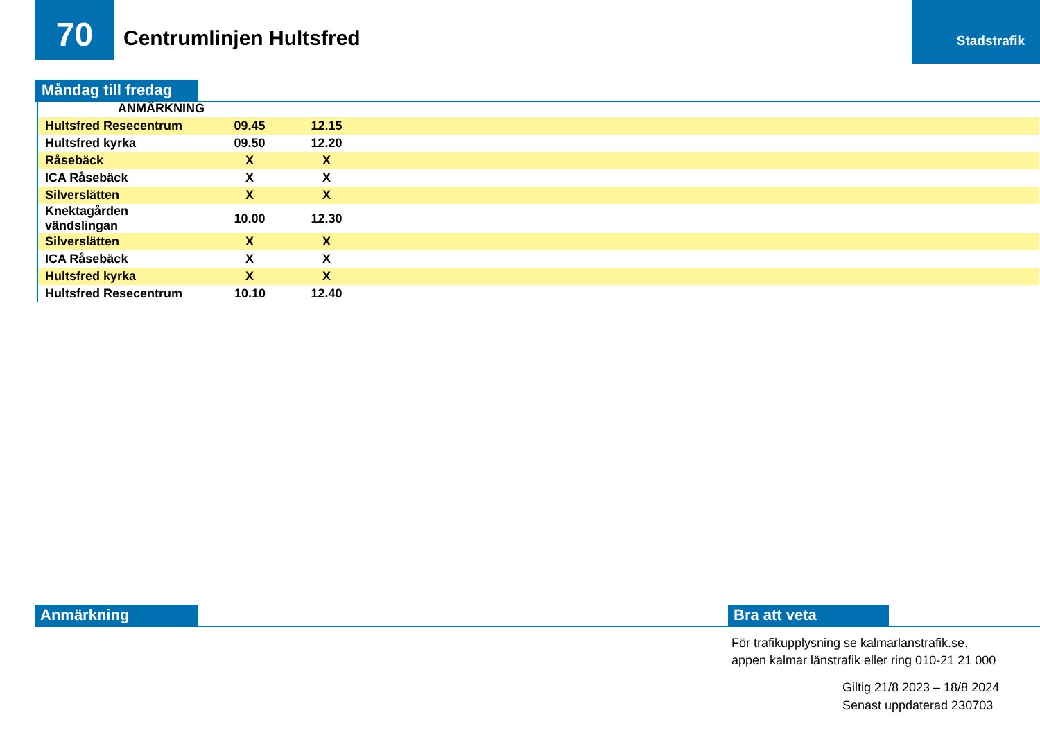70 Centrumlinjen Hultsfred
Stadstrafik
Måndag till fredag
| ANMÄRKNING | | | |
| --- | --- | --- | --- |
| Hultsfred Resecentrum | 09.45 | 12.15 | |
| Hultsfred kyrka | 09.50 | 12.20 | |
| Råsebäck | X | X | |
| ICA Råsebäck | X | X | |
| Silverslätten | X | X | |
| Knektagården vändslingan | 10.00 | 12.30 | |
| Silverslätten | X | X | |
| ICA Råsebäck | X | X | |
| Hultsfred kyrka | X | X | |
| Hultsfred Resecentrum | 10.10 | 12.40 | |
Anmärkning Bra att veta
För trafikupplysning se kalmarlanstrafik.se,
appen kalmar länstrafik eller ring 010-21 21 000
Giltig 21/8 2023 – 18/8 2024
Senast uppdaterad 230703